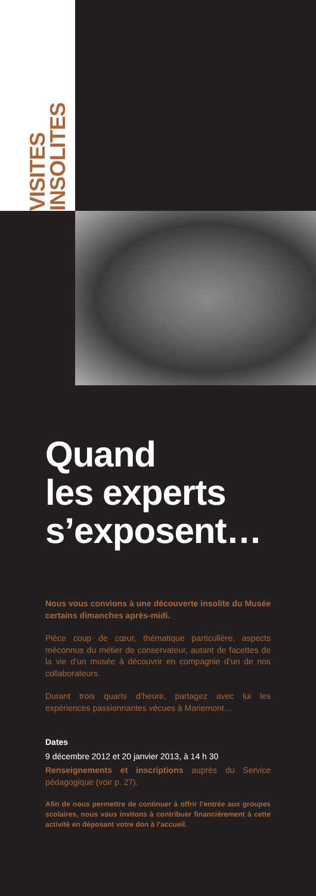VISITES
INSOLITES
Quand
les experts
s’exposent…
Nous vous convions à une découverte insolite du Musée certains dimanches après-midi.
Pièce coup de cœur, thématique particulière, aspects méconnus du métier de conservateur, autant de facettes de la vie d’un musée à découvrir en compagnie d’un de nos collaborateurs.
Durant trois quarts d’heure, partagez avec lui les expériences passionnantes vécues à Mariemont…
Dates
9 décembre 2012 et 20 janvier 2013, à 14 h 30
Renseignements et inscriptions auprès du Service pédagogique (voir p. 27).
Afin de nous permettre de continuer à offrir l’entrée aux groupes scolaires, nous vous invitons à contribuer financièrement à cette activité en déposant votre don à l’accueil.